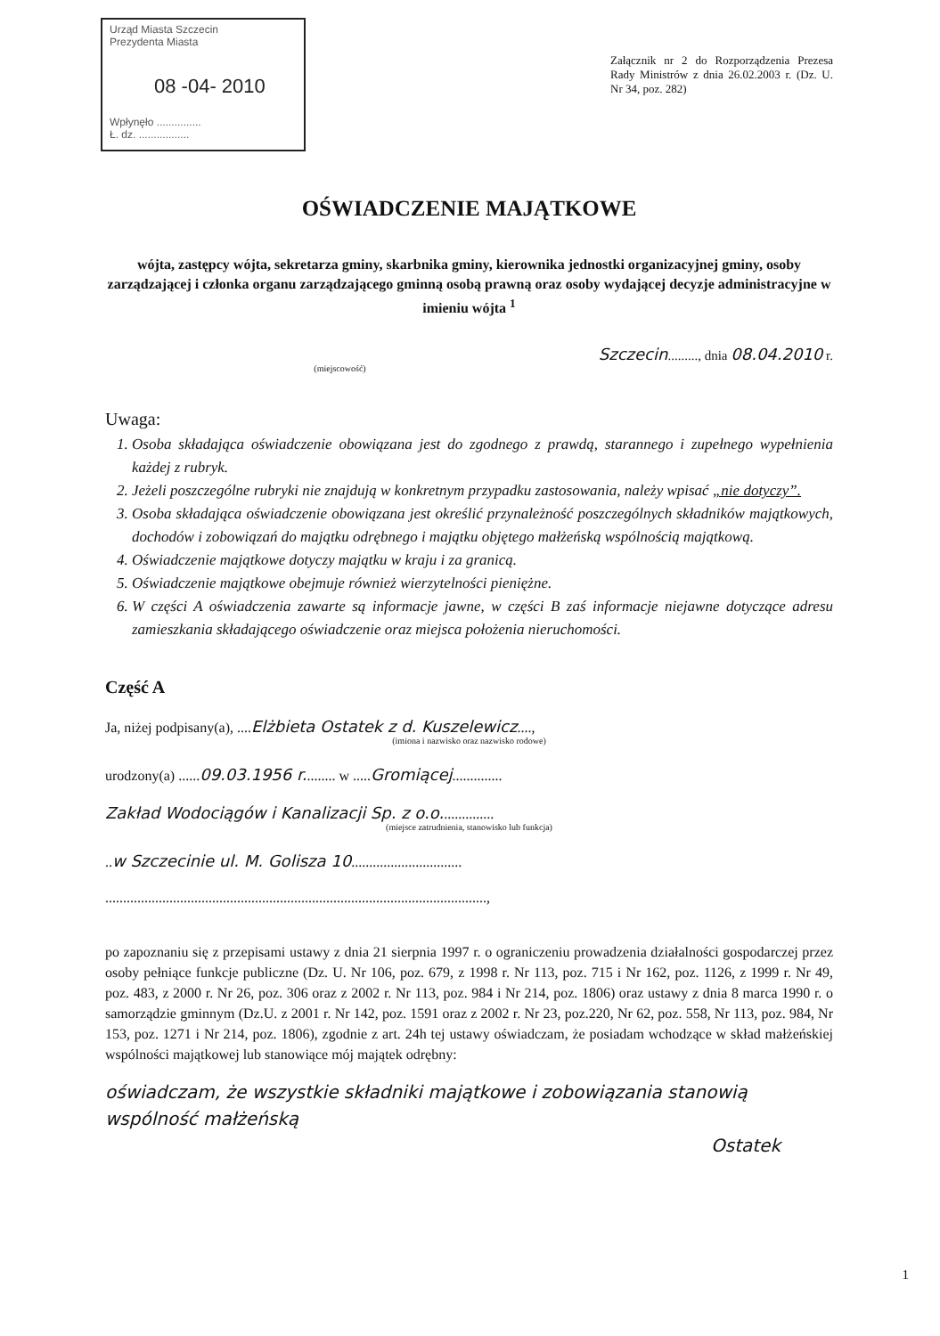Urząd Miasta Szczecin
Prezydenta Miasta
08 -04- 2010
Wpłynęło ...............
Ł. dz. .................
Załącznik nr 2 do Rozporządzenia Prezesa Rady Ministrów z dnia 26.02.2003 r. (Dz. U. Nr 34, poz. 282)
OŚWIADCZENIE MAJĄTKOWE
wójta, zastępcy wójta, sekretarza gminy, skarbnika gminy, kierownika jednostki organizacyjnej gminy, osoby zarządzającej i członka organu zarządzającego gminną osobą prawną oraz osoby wydającej decyzje administracyjne w imieniu wójta <sup>1</sup>
Szczecin........., dnia 08.04.2010 r.
(miejscowość)
Uwaga:
1. Osoba składająca oświadczenie obowiązana jest do zgodnego z prawdą, starannego i zupełnego wypełnienia każdej z rubryk.
2. Jeżeli poszczególne rubryki nie znajdują w konkretnym przypadku zastosowania, należy wpisać „nie dotyczy”.
3. Osoba składająca oświadczenie obowiązana jest określić przynależność poszczególnych składników majątkowych, dochodów i zobowiązań do majątku odrębnego i majątku objętego małżeńską wspólnością majątkową.
4. Oświadczenie majątkowe dotyczy majątku w kraju i za granicą.
5. Oświadczenie majątkowe obejmuje również wierzytelności pieniężne.
6. W części A oświadczenia zawarte są informacje jawne, w części B zaś informacje niejawne dotyczące adresu zamieszkania składającego oświadczenie oraz miejsca położenia nieruchomości.
Część A
Ja, niżej podpisany(a), ....Elżbieta Ostatek z d. Kuszelewicz....,
(imiona i nazwisko oraz nazwisko rodowe)
urodzony(a) ......09.03.1956 r......... w .....Gromiącej..............
Zakład Wodociągów i Kanalizacji Sp. z o.o...............
(miejsce zatrudnienia, stanowisko lub funkcja)
..w Szczecinie ul. M. Golisza 10...............................
...........................................................................................................,
po zapoznaniu się z przepisami ustawy z dnia 21 sierpnia 1997 r. o ograniczeniu prowadzenia działalności gospodarczej przez osoby pełniące funkcje publiczne (Dz. U. Nr 106, poz. 679, z 1998 r. Nr 113, poz. 715 i Nr 162, poz. 1126, z 1999 r. Nr 49, poz. 483, z 2000 r. Nr 26, poz. 306 oraz z 2002 r. Nr 113, poz. 984 i Nr 214, poz. 1806) oraz ustawy z dnia 8 marca 1990 r. o samorządzie gminnym (Dz.U. z 2001 r. Nr 142, poz. 1591 oraz z 2002 r. Nr 23, poz.220, Nr 62, poz. 558, Nr 113, poz. 984, Nr 153, poz. 1271 i Nr 214, poz. 1806), zgodnie z art. 24h tej ustawy oświadczam, że posiadam wchodzące w skład małżeńskiej wspólności majątkowej lub stanowiące mój majątek odrębny:
oświadczam, że wszystkie składniki majątkowe i zobowiązania stanowią wspólność małżeńską
Ostatek
1